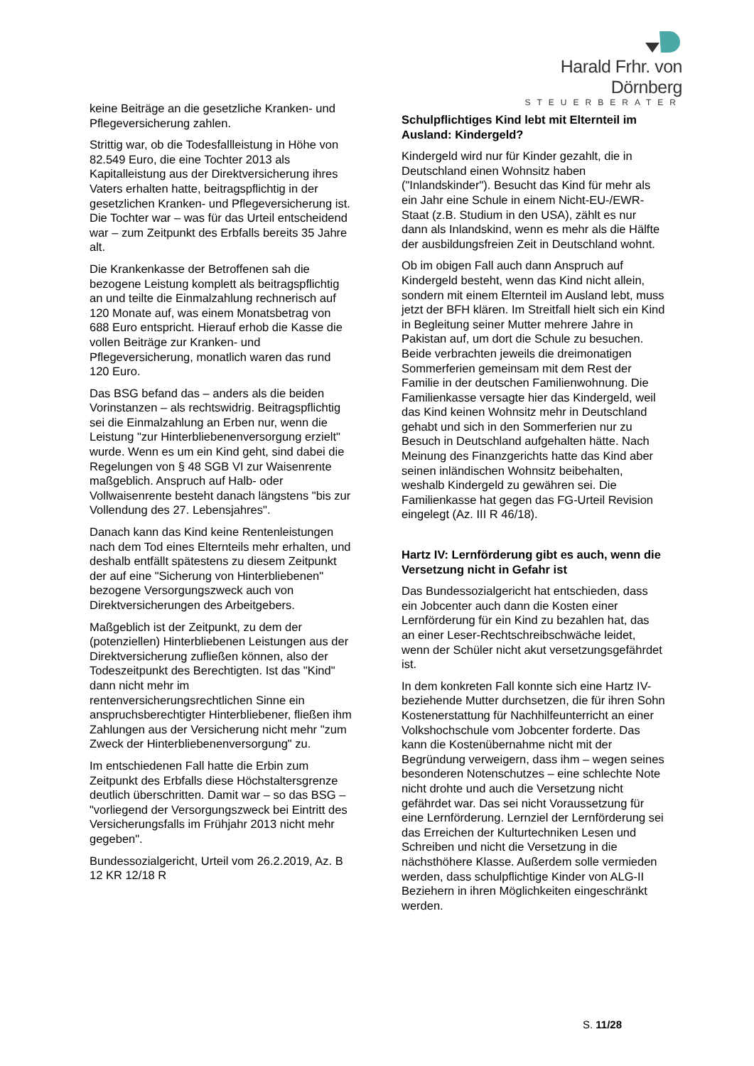Harald Frhr. von Dörnberg
STEUERBERATER
keine Beiträge an die gesetzliche Kranken- und Pflegeversicherung zahlen.
Strittig war, ob die Todesfallleistung in Höhe von 82.549 Euro, die eine Tochter 2013 als Kapitalleistung aus der Direktversicherung ihres Vaters erhalten hatte, beitragspflichtig in der gesetzlichen Kranken- und Pflegeversicherung ist. Die Tochter war – was für das Urteil entscheidend war – zum Zeitpunkt des Erbfalls bereits 35 Jahre alt.
Die Krankenkasse der Betroffenen sah die bezogene Leistung komplett als beitragspflichtig an und teilte die Einmalzahlung rechnerisch auf 120 Monate auf, was einem Monatsbetrag von 688 Euro entspricht. Hierauf erhob die Kasse die vollen Beiträge zur Kranken- und Pflegeversicherung, monatlich waren das rund 120 Euro.
Das BSG befand das – anders als die beiden Vorinstanzen – als rechtswidrig. Beitragspflichtig sei die Einmalzahlung an Erben nur, wenn die Leistung "zur Hinterbliebenenversorgung erzielt" wurde. Wenn es um ein Kind geht, sind dabei die Regelungen von § 48 SGB VI zur Waisenrente maßgeblich. Anspruch auf Halb- oder Vollwaisenrente besteht danach längstens "bis zur Vollendung des 27. Lebensjahres".
Danach kann das Kind keine Rentenleistungen nach dem Tod eines Elternteils mehr erhalten, und deshalb entfällt spätestens zu diesem Zeitpunkt der auf eine "Sicherung von Hinterbliebenen" bezogene Versorgungszweck auch von Direktversicherungen des Arbeitgebers.
Maßgeblich ist der Zeitpunkt, zu dem der (potenziellen) Hinterbliebenen Leistungen aus der Direktversicherung zufließen können, also der Todeszeitpunkt des Berechtigten. Ist das "Kind" dann nicht mehr im rentenversicherungsrechtlichen Sinne ein anspruchsberechtigter Hinterbliebener, fließen ihm Zahlungen aus der Versicherung nicht mehr "zum Zweck der Hinterbliebenenversorgung" zu.
Im entschiedenen Fall hatte die Erbin zum Zeitpunkt des Erbfalls diese Höchstaltersgrenze deutlich überschritten. Damit war – so das BSG – "vorliegend der Versorgungszweck bei Eintritt des Versicherungsfalls im Frühjahr 2013 nicht mehr gegeben".
Bundessozialgericht, Urteil vom 26.2.2019, Az. B 12 KR 12/18 R
Schulpflichtiges Kind lebt mit Elternteil im Ausland: Kindergeld?
Kindergeld wird nur für Kinder gezahlt, die in Deutschland einen Wohnsitz haben ("Inlandskinder"). Besucht das Kind für mehr als ein Jahr eine Schule in einem Nicht-EU-/EWR-Staat (z.B. Studium in den USA), zählt es nur dann als Inlandskind, wenn es mehr als die Hälfte der ausbildungsfreien Zeit in Deutschland wohnt.
Ob im obigen Fall auch dann Anspruch auf Kindergeld besteht, wenn das Kind nicht allein, sondern mit einem Elternteil im Ausland lebt, muss jetzt der BFH klären. Im Streitfall hielt sich ein Kind in Begleitung seiner Mutter mehrere Jahre in Pakistan auf, um dort die Schule zu besuchen. Beide verbrachten jeweils die dreimonatigen Sommerferien gemeinsam mit dem Rest der Familie in der deutschen Familienwohnung. Die Familienkasse versagte hier das Kindergeld, weil das Kind keinen Wohnsitz mehr in Deutschland gehabt und sich in den Sommerferien nur zu Besuch in Deutschland aufgehalten hätte. Nach Meinung des Finanzgerichts hatte das Kind aber seinen inländischen Wohnsitz beibehalten, weshalb Kindergeld zu gewähren sei. Die Familienkasse hat gegen das FG-Urteil Revision eingelegt (Az. III R 46/18).
Hartz IV: Lernförderung gibt es auch, wenn die Versetzung nicht in Gefahr ist
Das Bundessozialgericht hat entschieden, dass ein Jobcenter auch dann die Kosten einer Lernförderung für ein Kind zu bezahlen hat, das an einer Leser-Rechtschreibschwäche leidet, wenn der Schüler nicht akut versetzungsgefährdet ist.
In dem konkreten Fall konnte sich eine Hartz IV-beziehende Mutter durchsetzen, die für ihren Sohn Kostenerstattung für Nachhilfeunterricht an einer Volkshochschule vom Jobcenter forderte. Das kann die Kostenübernahme nicht mit der Begründung verweigern, dass ihm – wegen seines besonderen Notenschutzes – eine schlechte Note nicht drohte und auch die Versetzung nicht gefährdet war. Das sei nicht Voraussetzung für eine Lernförderung. Lernziel der Lernförderung sei das Erreichen der Kulturtechniken Lesen und Schreiben und nicht die Versetzung in die nächsthöhere Klasse. Außerdem solle vermieden werden, dass schulpflichtige Kinder von ALG-II Beziehern in ihren Möglichkeiten eingeschränkt werden.
S. 11/28